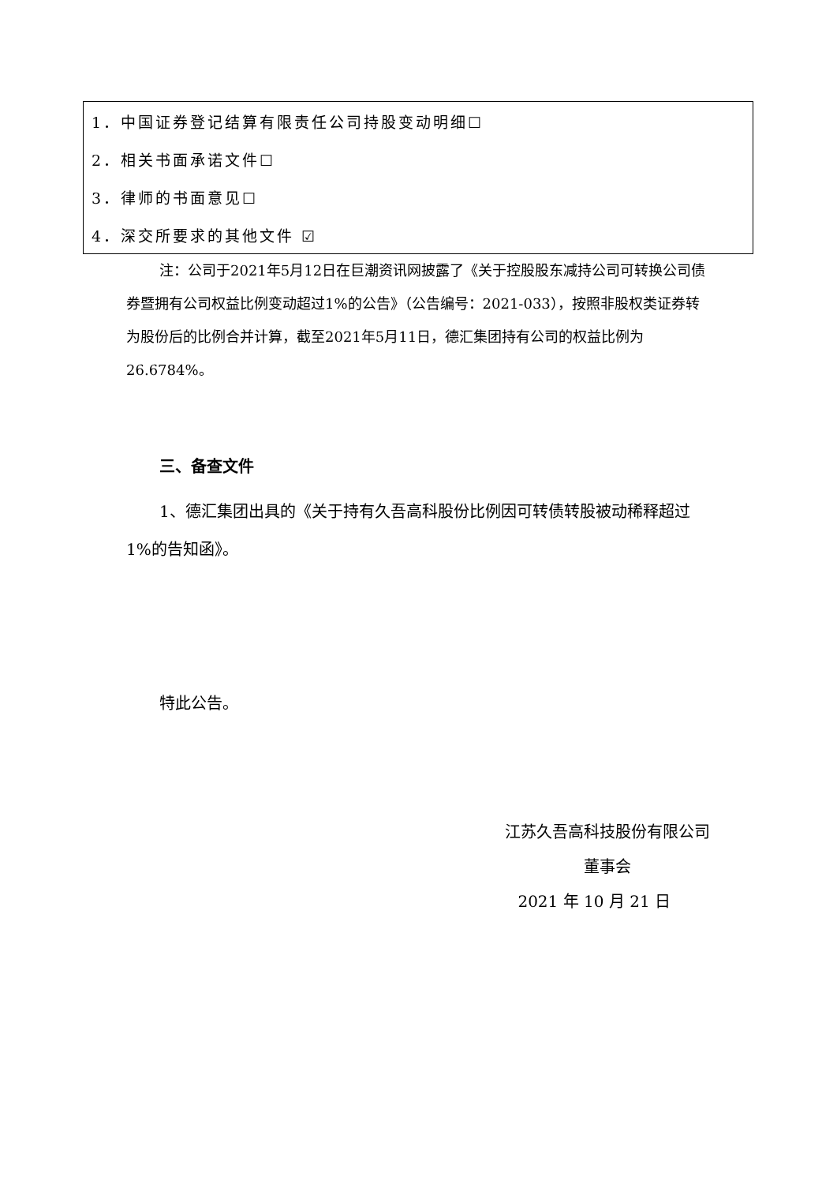| 1．中国证券登记结算有限责任公司持股变动明细☐ |
| 2．相关书面承诺文件☐ |
| 3．律师的书面意见☐ |
| 4．深交所要求的其他文件 ☑ |
注：公司于2021年5月12日在巨潮资讯网披露了《关于控股股东减持公司可转换公司债券暨拥有公司权益比例变动超过1%的公告》（公告编号：2021-033），按照非股权类证券转为股份后的比例合并计算，截至2021年5月11日，德汇集团持有公司的权益比例为26.6784%。
三、备查文件
1、德汇集团出具的《关于持有久吾高科股份比例因可转债转股被动稀释超过1%的告知函》。
特此公告。
江苏久吾高科技股份有限公司
董事会
2021 年 10 月 21 日